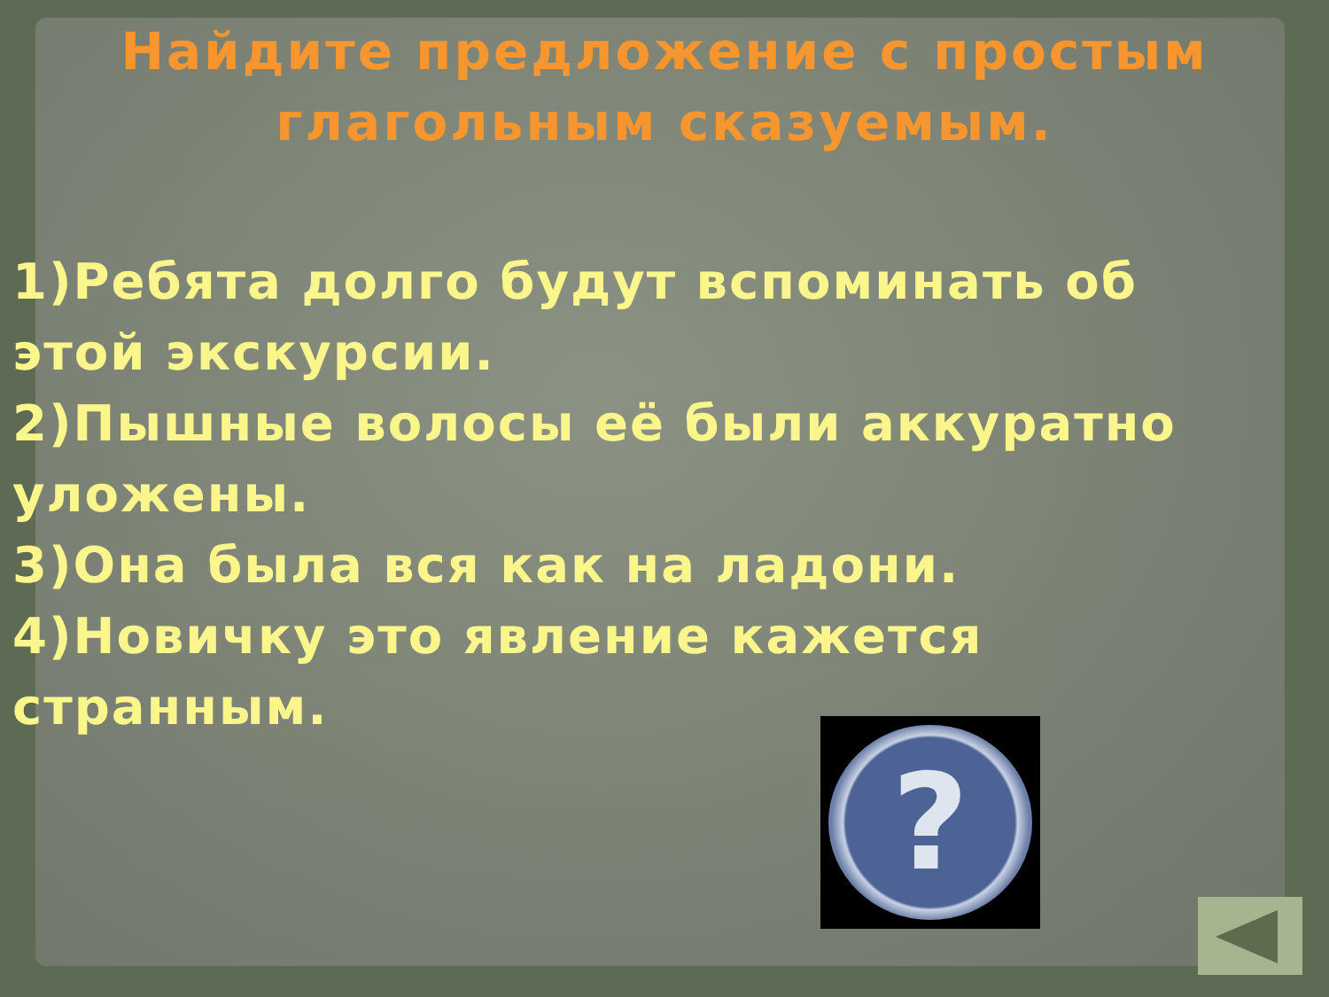Найдите предложение с простым
глагольным сказуемым.
1)Ребята долго будут вспоминать об этой экскурсии.
2)Пышные волосы её были аккуратно уложены.
3)Она была вся как на ладони.
4)Новичку это явление кажется странным.
?